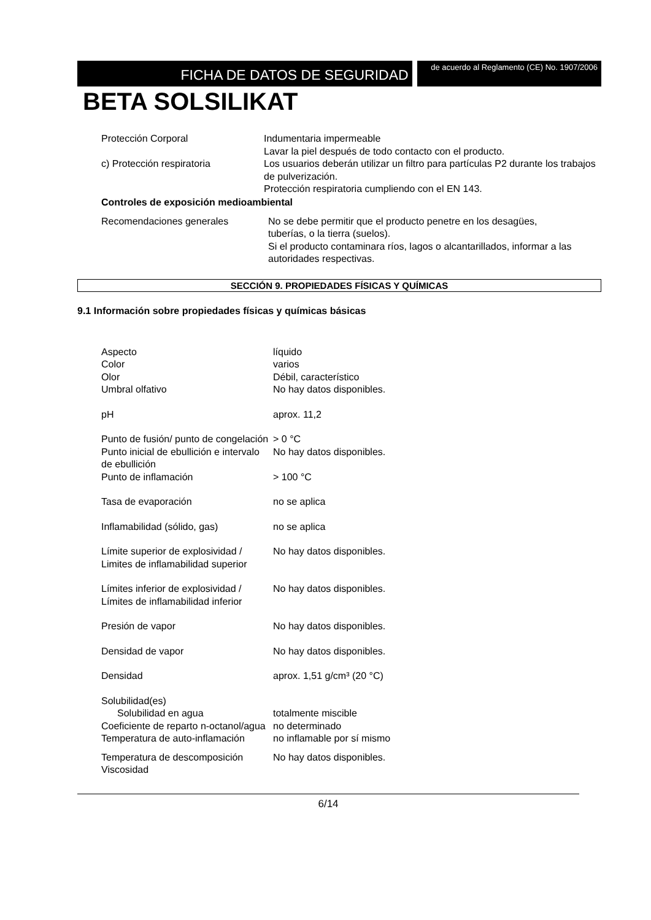FICHA DE DATOS DE SEGURIDAD
de acuerdo al Reglamento (CE) No. 1907/2006
BETA SOLSILIKAT
| Protección Corporal | Indumentaria impermeable Lavar la piel después de todo contacto con el producto. |
| c) Protección respiratoria | Los usuarios deberán utilizar un filtro para partículas P2 durante los trabajos de pulverización. Protección respiratoria cumpliendo con el EN 143. |
Controles de exposición medioambiental
| Recomendaciones generales | No se debe permitir que el producto penetre en los desagües, tuberías, o la tierra (suelos). Si el producto contaminara ríos, lagos o alcantarillados, informar a las autoridades respectivas. |
SECCIÓN 9. PROPIEDADES FÍSICAS Y QUÍMICAS
9.1 Información sobre propiedades físicas y químicas básicas
| Aspecto Color Olor Umbral olfativo | líquido varios Débil, característico No hay datos disponibles. |
| pH | aprox. 11,2 |
| Punto de fusión/ punto de congelación | > 0 °C |
| Punto inicial de ebullición e intervalo de ebullición | No hay datos disponibles. |
| Punto de inflamación | > 100 °C |
| Tasa de evaporación | no se aplica |
| Inflamabilidad (sólido, gas) | no se aplica |
| Límite superior de explosividad / Limites de inflamabilidad superior | No hay datos disponibles. |
| Límites inferior de explosividad / Límites de inflamabilidad inferior | No hay datos disponibles. |
| Presión de vapor | No hay datos disponibles. |
| Densidad de vapor | No hay datos disponibles. |
| Densidad | aprox. 1,51 g/cm³ (20 °C) |
| Solubilidad(es) | |
| Solubilidad en agua | totalmente miscible |
| Coeficiente de reparto n-octanol/agua | no determinado |
| Temperatura de auto-inflamación | no inflamable por sí mismo |
| Temperatura de descomposición | No hay datos disponibles. |
| Viscosidad | |
6/14